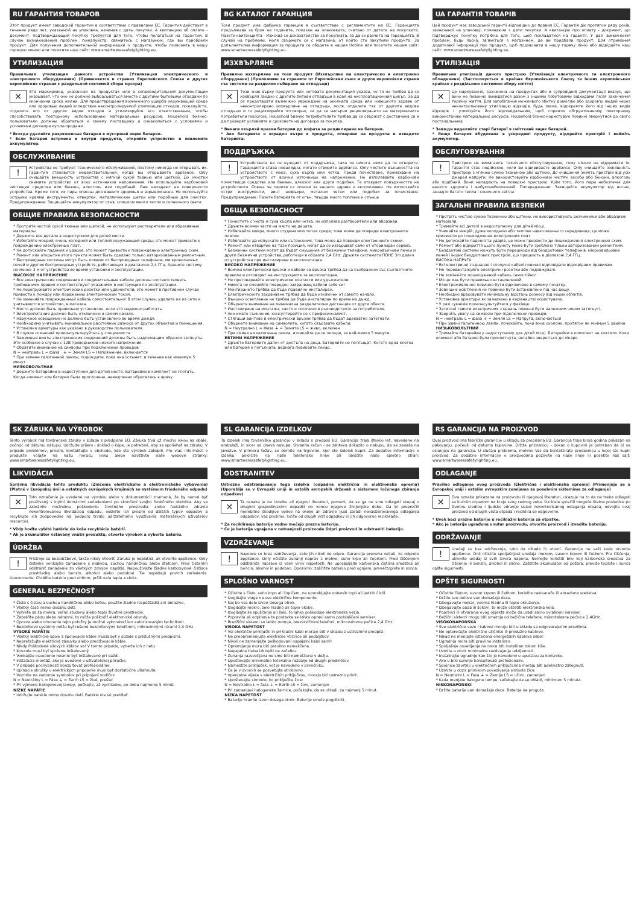RU ГАРАНТИЯ ТОВАРОВ
Этот продукт имеет заводской гарантии в соответствии с правилами ЕС. Гарантия действует в течение ряда лет, указанной на упаковке, начиная с даты покупки. А квитанцию об оплате - документ, подтверждающий покупку требуется для того, чтобы полагаться на гарантии. В случае возникновения проблем, пожалуйста, свяжитесь с магазином, где вы приобрели продукт. Для получения дополнительной информации о продукте, чтобы позвонить в нашу горячую линию или посетите наш сайт: www.smartwaressafetylighting.eu.
УТИЛИЗАЦИЯ
Правильная утилизация данного устройства (Утилизация электрического и электронного оборудования) (Применяется в странах Европейского Союза и других европейских странах с раздельной системой сбора мусора)
✕ Эта маркировка, указанная на продуктах или в сопроводительной документации указывает, что оно не должно выбрасываться вместе с другими бытовыми отходами по окончании срока жизни. Для предотвращения возможного ущерба окружающей среде или здоровью людей вследствие неконтролируемой утилизации отходов, пожалуйста, отделите его от других видов отходов и утилизируйте его ответственным, чтобы способствовать повторному использованию материальных ресурсов. Household бизнес-пользователи должны обратиться к своему поставщику и ознакомиться с условиями и условиями договора купли-продажи.
* Всегда удаляйте разряженные батареи в мусорный ящик батареи.
* Если батарея встроена в внутри продукта, откройте устройство и извлеките аккумулятор.
ОБСЛУЖИВАНИЕ
! Устройства не требуют технического обслуживания, поэтому никогда не открывать их. Гарантия становится недействительной, когда вы открываете appliance. Only очищайте внешность устройства с мягкой сухой тканью или щеткой. До очистки снимите устройство от всех источников напряжения. Не используйте карбоновой чистящие средства или бензин, алкоголь или подобный. Они нападают на поверхности устройства. Кроме того, их пары опасны для вашего здоровья и взрывоопасен. Не используйте острыми краями инструменты, отвертки, металлические щетки или подобные для очистки. Предупреждение: Защищайте аккумулятор от огня, слишком много тепла и солнечного света
ОБЩИЕ ПРАВИЛА БЕЗОПАСНОСТИ
* Протрите чистой сухой тканью или щеткой, не используют растворители или абразивные материалы.
* Держите все детали в недоступном для детей месте.
* Избегайте мокрой, очень холодной или теплой окружающей среды; это может привести к повреждению электронных плат.
* Не допускайте падения и ударов, это может привести к повреждению электронных схем.
* Ремонт или открытие этого пункта может быть сделано только авторизованным ремонтным.
* Беспроводные системы могут быть помехи от беспроводных телефонов, ми кроволновых печей и других беспроводных устройств, работающих в диапазоне 2,4 ГГц. Храните систему не менее 3 м от устройства во время установки и эксплуатации.
ВЫСОКОЕ НАПРЯЖЕНИЕ
* Все электрические соединения и соединительные кабели должны соответствовать требованиям правил и соответствуют указаниям в инструкции по эксплуатации.
* Не перегружайте электрические розетки или удлинители; это может в противном случае привести к пожару или поражению электрическим током.
* Не заменяйте поврежденный кабель самостоятельно! В этом случае, удалите их из сети и учитываются устройство, в магазин.
* Место должно быть правильно установлен, если это надежно работать.
* Электропитание должно быть отключено в самом начале.
* Наружное освещение не должно быть установлено во время дождя.
* Необходимо учитывать минимальное расстояние разноса от других объектов и помещения.
* Установка арматуры как указано в руководстве пользователя.
* В случае сомнений проконсультируйтесь у специалиста.
* Зажимные винты электрических соединений должны быть надлежащим образом затянуты. Это особенно в случае с 12В проводников низкого напряжения.
* Обратите внимание на символы при подключении проводов:
N = нейтраль L = фаза ⏚ = Земля LS = Напряжение, включается
* При замене галогенной лампы, подождите, пока она остынет, в течение как минимум 5 минут.
НИЗКОВОЛЬТНАЯ
* Держите батарейки в недоступном для детей месте. Батарейки в комплект не глотать. Когда элемент или батарея была проглочена, немедленно обратитесь к врачу.
BG КАТАЛОГ ГАРАНЦИЯ
Този продукт има фабрика гаранция в съответствие с регламентите на ЕС. Гаранцията продължава за броя на годините, показан на опаковката, считано от датата на покупката. Пазете квитанцията - Изисква се доказателство за покупката, за да се разчита на гаранцията. В случай на проблеми, моля свържете се с магазина, от който сте закупили продукта. За допълнителна информация за продукта се обадете в нашия Hotline или посетете нашия сайт: www.smartwaressafetylighting.eu.
ИЗХВЪРЛЯНЕ
Правилно изхвърляне на този продукт (Изхвърляне на електрическо и електронно оборудване) (Приложимо за страните от Европейския съюз и други европейски страни със системи за разделно събиране на отпадъци)
✕ Този знак върху продукта или неговата документация указва, че тя не трябва да се изхвърля заедно с другите битови отпадъци в края на експлоатационния цикъл. За да се предотврати възможно увреждане на околната среда или човешкото здраве от неконтролирано изхвърляне на отпадъци, моля, отделете тях от другите видове отпадъци и го рециклирайте отговорно, за да се насърчи рециклирането на материалните потребители resources. Household бизнес потребителите трябва да се свържат с доставчика си и да проверят условията и сроковете на договора за покупка.
* Винаги хвърляй празни батерии до кофата за рециклиране на батерии.
* Ако батерията е вграден вътре в продукта, отваряне на продукта и извадете батерията.
ПОДДРЪЖКА
! Устройствата не се нуждаят от поддръжка, така че никога няма да ги отворите. Гаранцията става невалидна, когато отворите appliance. Only чистите външността на устройството с мека, суха кърпа или четка. Преди почистване, премахване на устройството от всички източници на напрежение. Не използвайте карбонови почистващи средства или бензин, алкохол или други подобни. Те атакуват повърхността на устройството. Освен, че парите са опасни за вашето здраве и експлозивен. Не използвайте остри инструменти, винт шофьори, метални четки или подобни за почистване. Предупреждение: Пазете батерията от огън, твърде много топлина и слънце
ОБЩА БЕЗОПАСНОСТ
* Почистете с чиста и суха кърпа или четка, не използва разтворители или абразиви.
* Дръжте всички части на място на децата.
* Избягвайте мокра, много студена или топла среда; това може да повреди електронните платки.
* Избягвайте да изпускате или сътресения, това може да повреди електронните схеми.
* Ремонт или отваряне на тази позиция, могат да се извършват само от оторизиран сервиз.
* Безжични системи могат да бъдат смущения от безжични телефони, микровълнови печки и други безжични устройства, работещи в обхвата 2,4 GHz. Дръжте системата ПОНЕ 3m далеч от устройства при инсталиране и експлоатация.
ВИСОКО НАПРЕЖЕНИЕ
* Всички електрически връзки и кабели за връзка трябва да са съобразени със съответните правила и отговарят на инструкциите за експлоатация.
* Не претоварвайте електрически контакти или удължители.
* Никога не сменяйте повреден захранващ кабели себе си!
* Монтирането трябва да бъде правилно инсталиран.
* Електрическото захранване трябва да бъде изключен от самото начало.
* Външно осветление не трябва да бъде инсталиран по време на дъжд.
* Обърнете внимание на минимална разделителна дистанция от други обекти.
* Инсталиране на монтажа, както е посочено в ръководството за потребителя.
* Ако имате съмнения, консултирайте се с професионалист.
* Стягащи винтове в електрически връзки трябва да бъдат адекватно затегнати.
* Обърнете внимание на символите, когато свързвате кабели:
N = Неутрално L = Фаза ⏚ = Земята LS = живо, включен
* При смяна на халогенна лампа, изчакайте да се охлади, за най-малко 5 минути.
ЕВТИНИ НАПРЕЖЕНИЕ
* Дръжте батериите далеч от достъпа на деца. Батериите не поглъщат. Когато една клетка или батерия е погълната, веднага повикайте лекар.
UA ГАРАНТІЯ ТОВАРІВ
Цей продукт має заводської гарантії відповідно до правил ЄС. Гарантія діє протягом ряду років, зазначеної на упаковці, починаючи з дати покупки. А квитанцію про оплату - документ, що підтверджує покупку потрібна для того, щоб покладатися на гарантії. У разі виникнення проблем, будь ласка, зв'яжіться з магазином, де ви придбали продукт. Для отримання додаткової інформації про продукт, щоб подзвонити в нашу гарячу лінію або відвідайте наш сайт: www.smartwaressafetylighting.eu.
УТИЛІЗАЦІЯ
Правильна утилізація даного пристрою (Утилізація електричного та електронного обладнання) (Застосовується в країнах Європейського Союзу та інших європейських країнах з роздільною системою збору сміття)
✕ Це маркування, зазначена на продуктах або в супровідній документації вказує, що воно не повинно викидатися разом з іншими побутовими відходами після закінчення терміну життя. Для запобігання можливого збитку довкіллю або здоров'ю людей через неконтрольовану утилізацію відходів, будь ласка, відокремте його від інших видів відходів і утилізуйте його відповідальним, щоб сприяти обгрунтованому повторному використанню матеріальних ресурсів. Household бізнес-користувачі повинні звернутися до свого постачальника.
* Завжди видаляйте старі батареї в сміттєвий ящик батарей.
* Якщо батарея вбудована в усередині продукту, відкрийте пристрій і вийміть акумулятор.
ОБСЛУГОВУВАННЯ
! Пристрою не вимагають технічного обслуговування, тому ніколи не відкривати їх. Гарантія стає недійсною, коли ви відкриваєте appliance. Only очищайте зовнішність пристрою з м'якою сухою тканиною або щіткою. До очищення зніміть пристрій від усіх джерел напруги. Не використовуйте карбонової чистячі засоби або бензин, алкоголь або подібний. Вони нападають на поверхні пристрою. Крім того, його пари небезпечні для вашого здоров'я і вибухонебезпечний. Попередження: Захищайте акумулятор від вогню, занадто багато тепла і сонячного світла
ЗАГАЛЬНІ ПРАВИЛА БЕЗПЕКИ
* Протріть чистою сухою тканиною або щіткою, не використовують розчинники або абразивні матеріали.
* Тримайте всі деталі в недоступному для дітей місці.
* Уникайте мокрій, дуже холодною або теплою навколишнього середовища; це може призвести до пошкодження електронних плат.
* Не допускайте падіння та ударів, це може призвести до пошкодження електронних схем.
* Ремонт або відкриття цього пункту може бути зроблено тільки авторизованим ремонтним.
* Бездротові системи можуть бути перешкоди від бездротових телефонів, мікрохвильових печей і інших бездротових пристроїв, що працюють в діапазоні 2,4 ГГц.
ВИСОКА НАПРУГА
* Всі електричні з'єднання і сполучні кабелі повинні відповідати відповідним правилам.
* Не перевантажуйте електричні розетки або подовжувачі.
* Не замінюйте пошкоджений кабель самостійно!
* Місце має бути правильно встановлений.
* Електроживлення повинно бути відключене в самому початку.
* Зовнішнє освітлення не повинно бути встановлено під час дощу.
* Необхідно враховувати мінімальну відстань рознесу від інших об'єктів.
* Установка арматури як зазначено в керівництві користувача.
* У разі сумнівів проконсультуйтеся у фахівця.
* Затискні гвинти електричних з'єднань повинні бути належним чином затягнуті.
* Зверніть увагу на символи при підключенні проводів:
N = нейтраль L = фаза ⏚ = Земля LS = Напруга, включається
* При заміні галогенною лампи, почекайте, поки вона охолоне, протягом як мінімум 5 хвилин.
НИЗЬКОВОЛЬТНИЙ
* Тримайте батарейки у недоступному для дітей місці. Батарейки в комплект не ковтати. Коли елемент або батарея була проковтнута, негайно зверніться до лікаря.
SK ZÁRUKA NA VÝROBOK
Tento výrobok má továrenské záruky v súlade s predpismi EÚ. Záruka trvá už mnoho rokov na obale, počnúc od dátumu nákupu. Udržujte príjem - doklad o kúpe, je potrebné, aby sa spoliehať na záruku. V prípade problémov, prosím, kontaktujte v obchode, kde ste výrobok zakúpili. Pre viac informácií o produkte volajte na našu horúcu linku alebo navštívte naše webové stránky: www.smartwaressafetylighting.eu.
LIKVIDÁCIA
Správna likvidácia tohto produktu (Zničenie elektrického a elektronického vybavenia) (Platné v Európskej únii a ostatných európskych krajinách so systémom triedeného odpadu)
✕ Toto označenie je uvedené na výrobku alebo v dokumentácii znamená, že by nemal byť používaný s inými domácimi zariadeniami po skončení svojho funkčného obdobia. Aby sa zabránilo možnému poškodeniu životného prostredia alebo ľudského zdravia nekontrolovanou likvidáciou odpadu, oddeľte ich prosím od ďalších typov odpadov a recyklujte ich zodpovedne na podporu trvalo udržateľného využívania materiálnych užívateľov resources.
* Vždy hoďte vybité batérie do koša recyklácie batérií.
* Ak je akumulátor vstavaný vnútri produktu, otvorte výrobok a vyberte batériu.
ÚDRŽBA
! Prístroje sú bezúdržbové, takže nikdy otvoriť. Záruka je neplatná, ak otvoríte appliance. Only čistenie vonkajšie zariadenie s mäkkou, suchou handričkou alebo štetcom. Pred čistením odstrániť zariadenie zo všetkých zdrojov napätia. Nepoužívajte žiadne karboxylové čistiace prostriedky alebo benzín, alkohol alebo podobné. Tie napádajú povrch zariadenia. Upozornenie: Chráňte batériu pred ohňom, príliš veľa tepla a slnka.
GENERAL BEZPEČNOSŤ
* Čisté s čistou a suchou handričkou alebo kefou, použite žiadne rozpúšťadlá ani abrazíve.
* Všetky časti mimo dosahu detí.
* Vyhnite sa za mokra, veľmi studený alebo teplý životné prostredie.
* Zabráňte pádu alebo nárazmi, to môže poškodiť elektronické obvody.
* Oprava alebo otvorenie tejto položky je možné vykonávať len autorizovaným technikom.
* Bezdrôtové systémy môžu byť rušené bezdrôtovými telefónmi, mikrovlnnými rúrami 2,4 GHz.
VYSOKÉ NAPÄTIE
* Všetky elektrické spoje a spojovacie káble musia byť v súlade s príslušnými predpismi.
* Nepreťažujte elektrické zásuvky alebo predlžovacie káble.
* Nikdy Poškodené silových káblov sa! V tomto prípade, vyberte ich z netu.
* Kovanie musí byť správne inštalovaný.
* Vonkajšie osvetlenie nesmie byť inštalované pri daždi.
* Inštalácia montáž, ako je uvedené v užívateľskej príručke.
* V prípade pochybností konzultovať profesionálne.
* Upínacie skrutky v elektrických pripojenie musí byť dostatočne utiahnuté.
* Vezmite na vedomie symbolov pri pripojení vodičov:
N = Neutrálny L = Fáza ⏚ = Earth LS = živé, prešiel
* Pri výmene halogénovej lampy, počkajte, až vychladne, po dobu najmenej 5 minút.
NÍZKE NAPÄTIE
* Udržujte batérie mimo dosahu detí. Batérie nie sú prehĺtať.
SL GARANCIJA IZDELKOV
Ta izdelek ima tovarniško garancijo v skladu s predpisi EU. Garancija traja število let, navedene na embalaži, in sicer od dneva nakupa. Shranite račun - se zahteva dokazilo o nakupu, da se zanaša na jamstvo. V primeru težav, se obrnite na trgovino, kjer ste izdelek kupili. Za dodatne informacije o izdelku pokličite na naše telefonske linije ali obiščite našo spletno stran: www.smartwaressafetylighting.eu.
ODSTRANITEV
Ustrezno odstranjevanje tega izdelka (odpadna električna in elektronska oprema) (Uporablja se v Evropski uniji in ostalih evropskih državah s sistemom ločenega zbiranja odpadkov)
✕ Ta oznaka je na izdelku ali njegovi literaturi, pomeni, da se ga ne sme odlagati skupaj z drugimi gospodinjskimi odpadki ob koncu njegove življenjske dobe. Da bi preprečili morebitne škodljive vplive na okolje ali zdravje ljudi zaradi nenadzorovanega odlaganja odpadkov, vas prosimo, ločite od drugih vrst odpadkov in jih odgovorno reciklirajte.
* Za recikliranje baterije vedno mečejo prazne baterije.
* Če je baterija vgrajena v notranjosti proizvoda Odpri proizvod in odstraniti baterijo.
VZDRŽEVANJE
! Naprave so brez vzdrževanja, zato jih nikoli ne odpre. Garancija preneha veljati, ko odprete appliance. Only očistite zunanji naprav z mehko, suho krpo ali čopičem. Pred čiščenjem odstranite naprave iz vseh virov napetosti. Ne uporabljajte karbonska čistilna sredstva ali bencin, alkohol in podobno. Opozorilo: zaščitite baterijo pred ognjem, prevečtoplote in sonca.
SPLOŠNO VARNOST
* Očistite s čisto, suho krpo ali čopičem, ne uporabljajte nobenih topil ali jedkih čistil.
* Izogibajte vlage na vse električne komponente.
* Naj bo vse dele izven dosega otrok.
* Izogibajte mokro, zelo hladno ali toplo okolje.
* Izogibajte se spuščanje ali šoki, to lahko poškoduje elektronska vezja.
* Popravila ali odpiranje te postavke se lahko opravi samo pooblaščeni serviser.
* Brezžični sistemi so lahko motnje, brezvrvičnimi telefoni, mikrovalovne pečice 2,4 GHz.
VISOKA NAPETOST
* Vsi električni priključki in priključni kabli morajo biti v skladu z ustreznimi predpisi.
* Ne preobremenjujte električne vtičnice ali podaljškov.
* Nikoli ne zamenjajte poškodovani napajalni kabli sami!
* Opremljanja mora biti pravilno nameščena.
* Napajalna treba izklopiti na začetku.
* Zunanja razsvetljava ne sme biti nameščena v dežju.
* Upoštevajte minimalno ločevalne razdalje od drugih predmetov.
* Namestite priključek, kot je navedeno v priročniku.
* Če je v dvomih se posvetujte strokovno.
* Vpenjalne vijake v električnih priključkov, morajo biti ustrezno privit.
* Upoštevajte simbole, ko priključite žice:
N = Nevtralno L = faza ⏚ = Earth LS = živo, zamenjan
* Pri zamenjavi halogenske žarnice, počakajte, da se ohladi, za najmanj 5 minut.
NIZKA NAPETOST
* Baterije hranite izven dosega otrok. Baterije smete pogoltniti.
RS GARANCIJA NA PROIZVOD
Ovaj proizvod ima fabričke garancije u skladu sa propisima EU. Garancija traje broja godina prikazan na pakovanju, počevši od datuma kupovine. Držite priznanicu - dokaz o kupovini je potreban da bi se oslanjaju na garanciju. U slučaju problema, molimo Vas da kontaktirate prodavnicu u kojoj ste kupili proizvod. Za dodatne informacije o proizvodima pozovite na naše linije ili posetite naš sajt: www.smartwaressafetylighting.eu.
ODLAGANJE
Pravilno odlaganje ovog proizvoda (Električna i elektronska oprema) (Primenjuje se u Evropskoj uniji i ostalim evropskim zemljama sa posebnim sistemima za odlaganje)
✕ Ova oznaka prikazana na proizvodu ili njegovoj literaturi, ukazuje na to da ne treba odlagati sa kućnim otpadom na kraju svog radnog veka. Da biste sprečili moguće štetne posledice po životnu sredinu i ljudsko zdravlje usled nekontrolisanog odlaganja otpada, odvojite ovaj proizvod od drugih vrsta otpada i reciklira se odgovorno.
* Uvek baci prazne baterije u reciklažni baterija za otpatke.
* Ako je baterija ugrađena unutar proizvodu, otvorite proizvod i izvadite bateriju.
ODRŽAVANJE
! Uređaji su bez održavanja, tako da nikada ih otvori. Garancija ne važi kada otvorite appliance. Onli očistite spoljašnjost uređaja mekom, suvom krpom ili četkom. Pre čišćenja, uklonite uređaj iz svih izvora napona. Nemojte koristiti bilo koji karbonska sredstva za čišćenje ili benzin, alkohol ili slično. Zaštitite akumulator od požara, previše toplote i sunca opšte sigurnosti.
OPŠTE SIGURNOSTI
* Očistite čistom, suvom krpom ili četkom, koristite rastvarače ili abrazivna sredstva.
* Držite sve delove van domašaja dece.
* Izbegavajte mokar, veoma hladnu ili toplu okruženje.
* Izbegavajte pada ili šokovi, to može oštetiti elektronska kola.
* Popravci ili otvaranje ovog objekta može da uradi samo ovlašćeni serviser.
* Bežični sistemi mogu biti smetnja od bežične telefone, mikrotalasne pećnice 2.4GHz.
VISOKONAPONSKA
* Sve električne veze i kablovi moraju biti u skladu sa odgovarajućim pravilima.
* Ne opterećujte električne utičnice ili produžne kablove.
* Nikad ne menjajte oštećena energetskih kablova sebe!
* Ugradnja mora biti pravilno instaliran.
* Spoljašnje osvetljenje ne mora biti instaliran tokom kiše.
* Uzmite u obzir minimalne razdvajanja udaljenosti.
* Instalirajte ugradnje kao što je navedeno u uputstvu za korisnike.
* Ako u bilo sumnje konsultovati profesionalni.
* Spojnice zavrtnji u električnim priključcima moraju biti adekvatno zategnuti.
* Uzmite u obzir primikom povezivanja simbola žice:
N = Neutralni L = Faza ⏚ = Zemlja LS = uživo, zamenjen
* Kada menjate halogene lampe, sačekajte da se ohladi, minimum 5 minuta.
NISKONAPONSKI
* Držite baterije van domašaja dece. Baterije ne progutа.